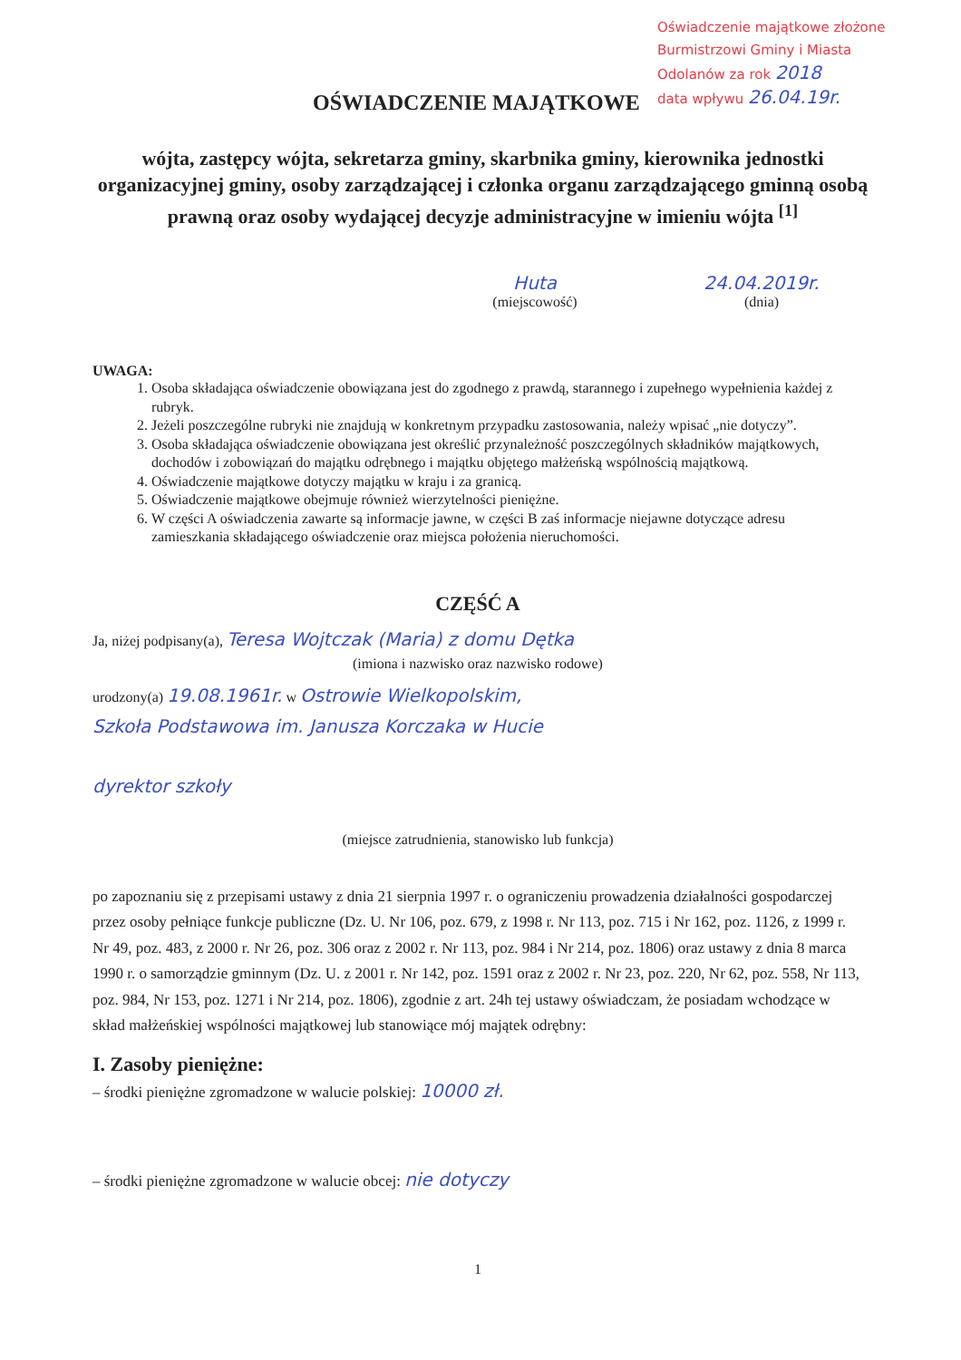Oświadczenie majątkowe złożone
Burmistrzowi Gminy i Miasta
Odolanów za rok 2018
data wpływu 26.04.19r.
OŚWIADCZENIE MAJĄTKOWE
wójta, zastępcy wójta, sekretarza gminy, skarbnika gminy, kierownika jednostki organizacyjnej gminy, osoby zarządzającej i członka organu zarządzającego gminną osobą prawną oraz osoby wydającej decyzje administracyjne w imieniu wójta <sup>[1]</sup>
Huta
(miejscowość)
24.04.2019r.
(dnia)
UWAGA:
1. Osoba składająca oświadczenie obowiązana jest do zgodnego z prawdą, starannego i zupełnego wypełnienia każdej z rubryk.
2. Jeżeli poszczególne rubryki nie znajdują w konkretnym przypadku zastosowania, należy wpisać „nie dotyczy”.
3. Osoba składająca oświadczenie obowiązana jest określić przynależność poszczególnych składników majątkowych, dochodów i zobowiązań do majątku odrębnego i majątku objętego małżeńską wspólnością majątkową.
4. Oświadczenie majątkowe dotyczy majątku w kraju i za granicą.
5. Oświadczenie majątkowe obejmuje również wierzytelności pieniężne.
6. W części A oświadczenia zawarte są informacje jawne, w części B zaś informacje niejawne dotyczące adresu zamieszkania składającego oświadczenie oraz miejsca położenia nieruchomości.
CZĘŚĆ A
Ja, niżej podpisany(a), Teresa Wojtczak (Maria) z domu Dętka
(imiona i nazwisko oraz nazwisko rodowe)
urodzony(a) 19.08.1961r. w Ostrowie Wielkopolskim,
Szkoła Podstawowa im. Janusza Korczaka w Hucie
dyrektor szkoły
(miejsce zatrudnienia, stanowisko lub funkcja)
po zapoznaniu się z przepisami ustawy z dnia 21 sierpnia 1997 r. o ograniczeniu prowadzenia działalności gospodarczej przez osoby pełniące funkcje publiczne (Dz. U. Nr 106, poz. 679, z 1998 r. Nr 113, poz. 715 i Nr 162, poz. 1126, z 1999 r. Nr 49, poz. 483, z 2000 r. Nr 26, poz. 306 oraz z 2002 r. Nr 113, poz. 984 i Nr 214, poz. 1806) oraz ustawy z dnia 8 marca 1990 r. o samorządzie gminnym (Dz. U. z 2001 r. Nr 142, poz. 1591 oraz z 2002 r. Nr 23, poz. 220, Nr 62, poz. 558, Nr 113, poz. 984, Nr 153, poz. 1271 i Nr 214, poz. 1806), zgodnie z art. 24h tej ustawy oświadczam, że posiadam wchodzące w skład małżeńskiej wspólności majątkowej lub stanowiące mój majątek odrębny:
I. Zasoby pieniężne:
– środki pieniężne zgromadzone w walucie polskiej: 10000 zł.
– środki pieniężne zgromadzone w walucie obcej: nie dotyczy
1